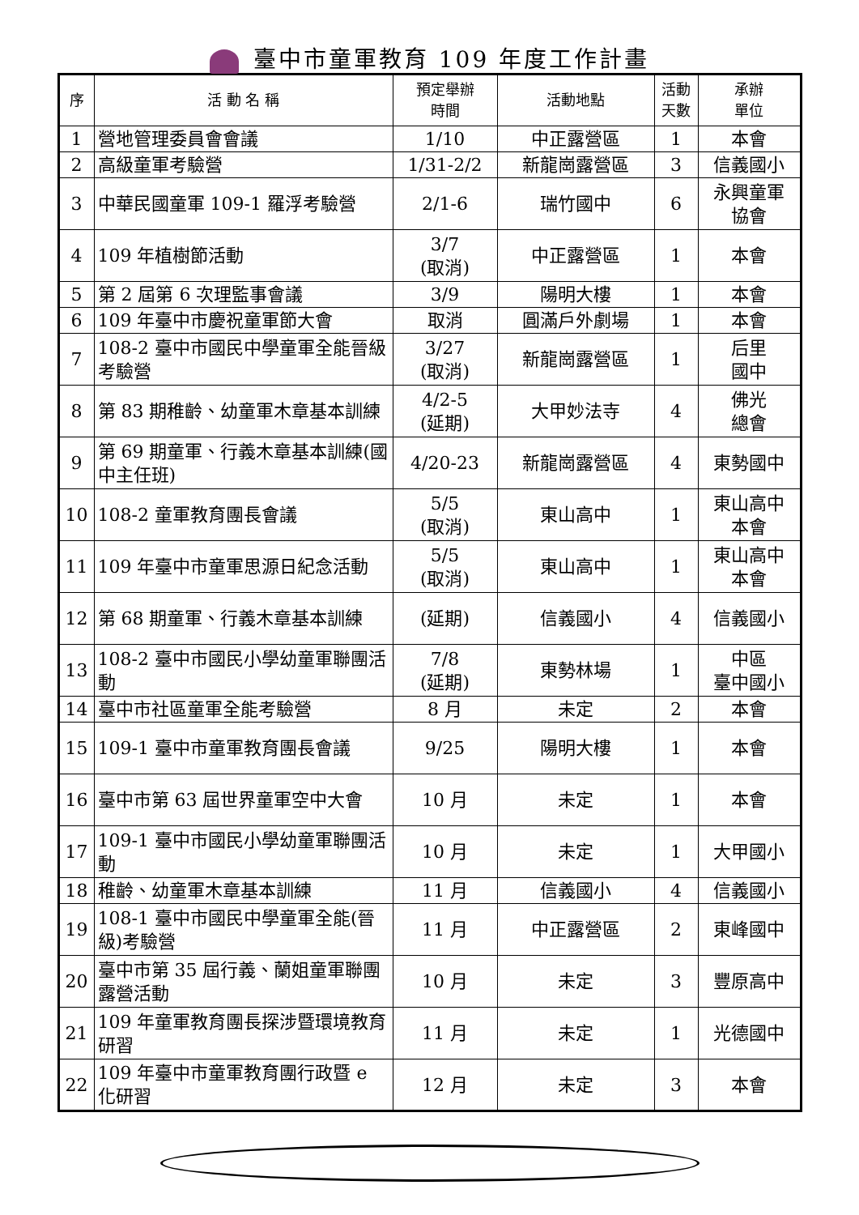臺中市童軍教育 109 年度工作計畫
| 序 | 活 動 名 稱 | 預定舉辦 時間 | 活動地點 | 活動 天數 | 承辦 單位 |
| --- | --- | --- | --- | --- | --- |
| 1 | 營地管理委員會會議 | 1/10 | 中正露營區 | 1 | 本會 |
| 2 | 高級童軍考驗營 | 1/31-2/2 | 新龍崗露營區 | 3 | 信義國小 |
| 3 | 中華民國童軍 109-1 羅浮考驗營 | 2/1-6 | 瑞竹國中 | 6 | 永興童軍 協會 |
| 4 | 109 年植樹節活動 | 3/7 (取消) | 中正露營區 | 1 | 本會 |
| 5 | 第 2 屆第 6 次理監事會議 | 3/9 | 陽明大樓 | 1 | 本會 |
| 6 | 109 年臺中市慶祝童軍節大會 | 取消 | 圓滿戶外劇場 | 1 | 本會 |
| 7 | 108-2 臺中市國民中學童軍全能晉級考驗營 | 3/27 (取消) | 新龍崗露營區 | 1 | 后里 國中 |
| 8 | 第 83 期稚齡、幼童軍木章基本訓練 | 4/2-5 (延期) | 大甲妙法寺 | 4 | 佛光 總會 |
| 9 | 第 69 期童軍、行義木章基本訓練(國中主任班) | 4/20-23 | 新龍崗露營區 | 4 | 東勢國中 |
| 10 | 108-2 童軍教育團長會議 | 5/5 (取消) | 東山高中 | 1 | 東山高中 本會 |
| 11 | 109 年臺中市童軍思源日紀念活動 | 5/5 (取消) | 東山高中 | 1 | 東山高中 本會 |
| 12 | 第 68 期童軍、行義木章基本訓練 | (延期) | 信義國小 | 4 | 信義國小 |
| 13 | 108-2 臺中市國民小學幼童軍聯團活動 | 7/8 (延期) | 東勢林場 | 1 | 中區 臺中國小 |
| 14 | 臺中市社區童軍全能考驗營 | 8 月 | 未定 | 2 | 本會 |
| 15 | 109-1 臺中市童軍教育團長會議 | 9/25 | 陽明大樓 | 1 | 本會 |
| 16 | 臺中市第 63 屆世界童軍空中大會 | 10 月 | 未定 | 1 | 本會 |
| 17 | 109-1 臺中市國民小學幼童軍聯團活動 | 10 月 | 未定 | 1 | 大甲國小 |
| 18 | 稚齡、幼童軍木章基本訓練 | 11 月 | 信義國小 | 4 | 信義國小 |
| 19 | 108-1 臺中市國民中學童軍全能(晉級)考驗營 | 11 月 | 中正露營區 | 2 | 東峰國中 |
| 20 | 臺中市第 35 屆行義、蘭姐童軍聯團露營活動 | 10 月 | 未定 | 3 | 豐原高中 |
| 21 | 109 年童軍教育團長探涉暨環境教育研習 | 11 月 | 未定 | 1 | 光德國中 |
| 22 | 109 年臺中市童軍教育團行政暨 e 化研習 | 12 月 | 未定 | 3 | 本會 |